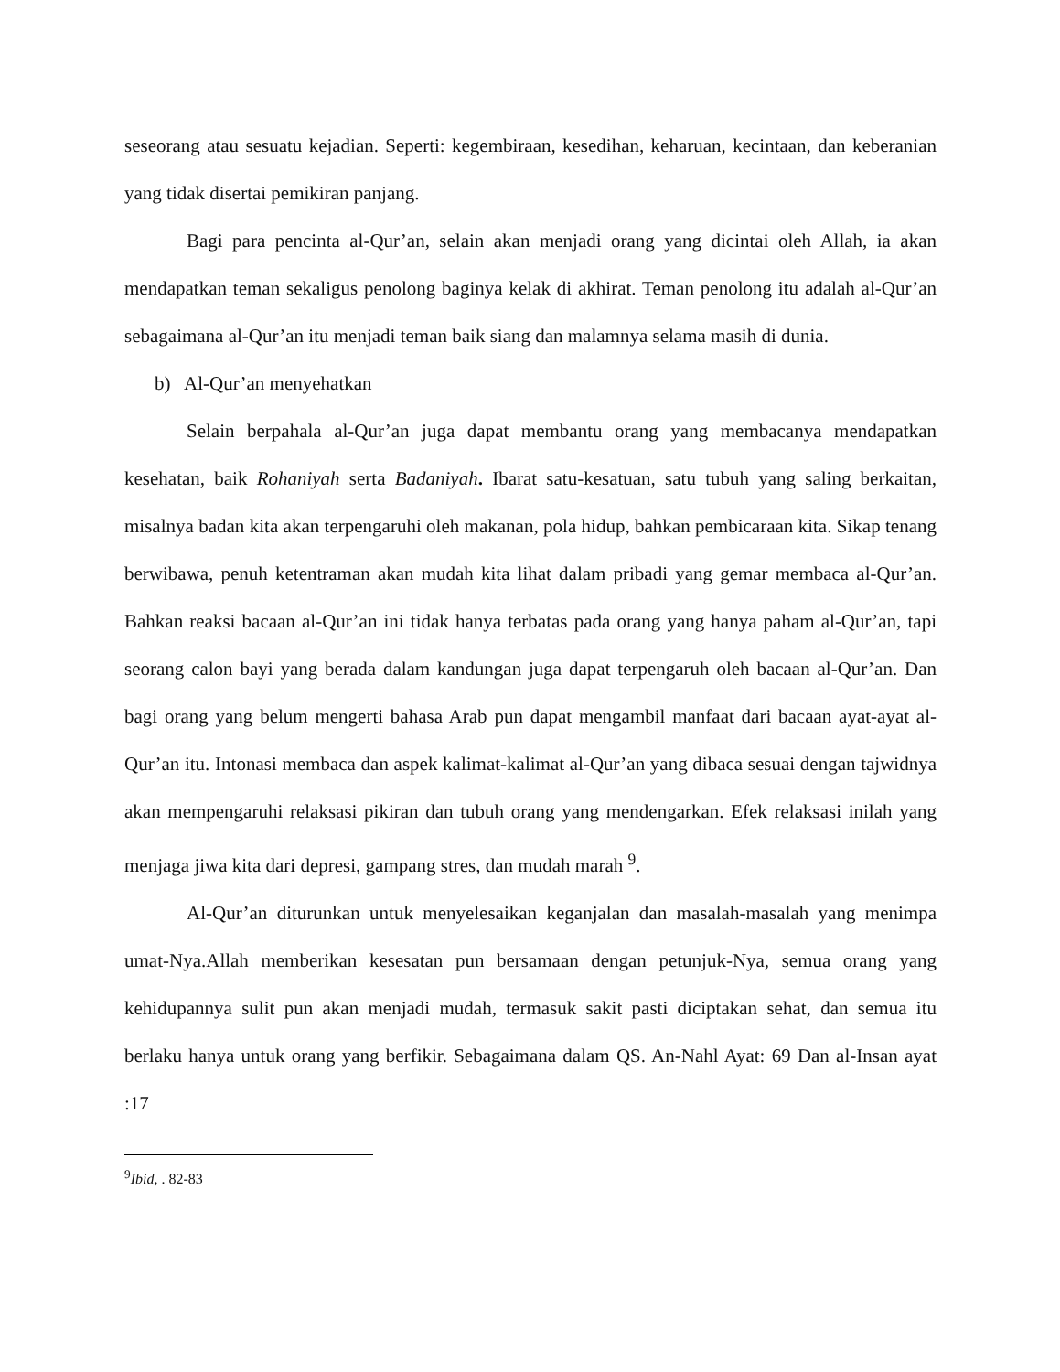seseorang atau sesuatu kejadian. Seperti: kegembiraan, kesedihan, keharuan, kecintaan, dan keberanian yang tidak disertai pemikiran panjang.
Bagi para pencinta al-Qur’an, selain akan menjadi orang yang dicintai oleh Allah, ia akan mendapatkan teman sekaligus penolong baginya kelak di akhirat. Teman penolong itu adalah al-Qur’an sebagaimana al-Qur’an itu menjadi teman baik siang dan malamnya selama masih di dunia.
b) Al-Qur’an menyehatkan
Selain berpahala al-Qur’an juga dapat membantu orang yang membacanya mendapatkan kesehatan, baik Rohaniyah serta Badaniyah. Ibarat satu-kesatuan, satu tubuh yang saling berkaitan, misalnya badan kita akan terpengaruhi oleh makanan, pola hidup, bahkan pembicaraan kita. Sikap tenang berwibawa, penuh ketentraman akan mudah kita lihat dalam pribadi yang gemar membaca al-Qur’an. Bahkan reaksi bacaan al-Qur’an ini tidak hanya terbatas pada orang yang hanya paham al-Qur’an, tapi seorang calon bayi yang berada dalam kandungan juga dapat terpengaruh oleh bacaan al-Qur’an. Dan bagi orang yang belum mengerti bahasa Arab pun dapat mengambil manfaat dari bacaan ayat-ayat al-Qur’an itu. Intonasi membaca dan aspek kalimat-kalimat al-Qur’an yang dibaca sesuai dengan tajwidnya akan mempengaruhi relaksasi pikiran dan tubuh orang yang mendengarkan. Efek relaksasi inilah yang menjaga jiwa kita dari depresi, gampang stres, dan mudah marah <sup>9</sup>.
Al-Qur’an diturunkan untuk menyelesaikan keganjalan dan masalah-masalah yang menimpa umat-Nya.Allah memberikan kesesatan pun bersamaan dengan petunjuk-Nya, semua orang yang kehidupannya sulit pun akan menjadi mudah, termasuk sakit pasti diciptakan sehat, dan semua itu berlaku hanya untuk orang yang berfikir. Sebagaimana dalam QS. An-Nahl Ayat: 69 Dan al-Insan ayat :17
<sup>9</sup> Ibid, . 82-83